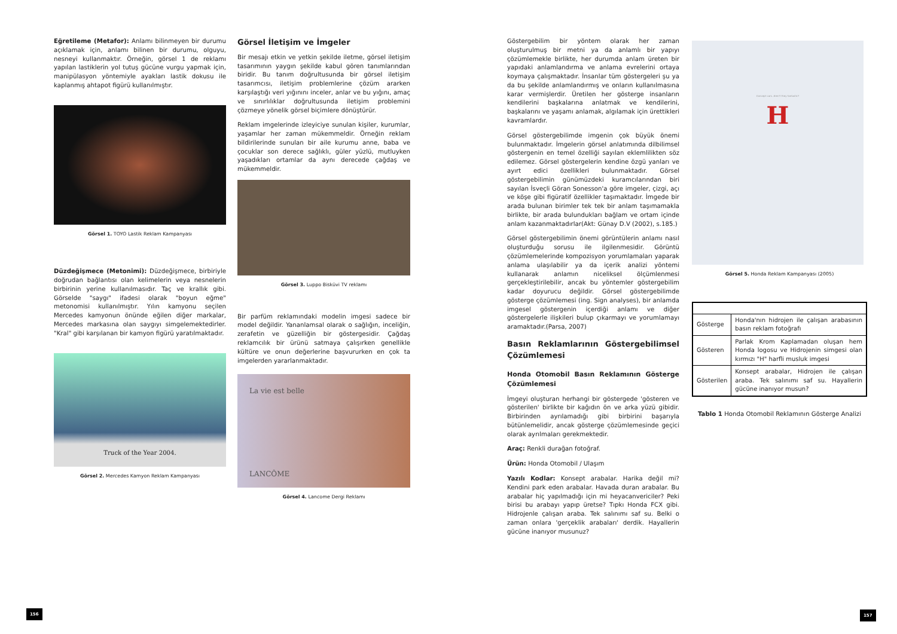Eğretileme (Metafor): Anlamı bilinmeyen bir durumu açıklamak için, anlamı bilinen bir durumu, olguyu, nesneyi kullanmaktır. Örneğin, görsel 1 de reklamı yapılan lastiklerin yol tutuş gücüne vurgu yapmak için, manipülasyon yöntemiyle ayakları lastik dokusu ile kaplanmış ahtapot figürü kullanılmıştır.
Görsel 1. TOYO Lastik Reklam Kampanyası
Düzdeğişmece (Metonimi): Düzdeğişmece, birbiriyle doğrudan bağlantısı olan kelimelerin veya nesnelerin birbirinin yerine kullanılmasıdır. Taç ve krallık gibi. Görselde "saygı" ifadesi olarak "boyun eğme" metonomisi kullanılmıştır. Yılın kamyonu seçilen Mercedes kamyonun önünde eğilen diğer markalar, Mercedes markasına olan saygıyı simgelemektedirler. "Kral" gibi karşılanan bir kamyon figürü yaratılmaktadır.
Truck of the Year 2004.
Görsel 2. Mercedes Kamyon Reklam Kampanyası
Görsel İletişim ve İmgeler
Bir mesajı etkin ve yetkin şekilde iletme, görsel iletişim tasarımının yaygın şekilde kabul gören tanımlarından biridir. Bu tanım doğrultusunda bir görsel iletişim tasarımcısı, iletişim problemlerine çözüm ararken karşılaştığı veri yığınını inceler, anlar ve bu yığını, amaç ve sınırlılıklar doğrultusunda iletişim problemini çözmeye yönelik görsel biçimlere dönüştürür.
Reklam imgelerinde izleyiciye sunulan kişiler, kurumlar, yaşamlar her zaman mükemmeldir. Örneğin reklam bildirilerinde sunulan bir aile kurumu anne, baba ve çocuklar son derece sağlıklı, güler yüzlü, mutluyken yaşadıkları ortamlar da aynı derecede çağdaş ve mükemmeldir.
Görsel 3. Luppo Bisküvi TV reklamı
Bir parfüm reklamındaki modelin imgesi sadece bir model değildir. Yananlamsal olarak o sağlığın, inceliğin, zerafetin ve güzelliğin bir göstergesidir. Çağdaş reklamcılık bir ürünü satmaya çalışırken genellikle kültüre ve onun değerlerine başvururken en çok ta imgelerden yararlanmaktadır.
La vie est belle
LANCÔME
Görsel 4. Lancome Dergi Reklamı
Göstergebilim bir yöntem olarak her zaman oluşturulmuş bir metni ya da anlamlı bir yapıyı çözümlemekle birlikte, her durumda anlam üreten bir yapıdaki anlamlandırma ve anlama evrelerini ortaya koymaya çalışmaktadır. İnsanlar tüm göstergeleri şu ya da bu şekilde anlamlandırmış ve onların kullanılmasına karar vermişlerdir. Üretilen her gösterge insanların kendilerini başkalarına anlatmak ve kendilerini, başkalarını ve yaşamı anlamak, algılamak için ürettikleri kavramlardır.
Görsel göstergebilimde imgenin çok büyük önemi bulunmaktadır. İmgelerin görsel anlatımında dilbilimsel göstergenin en temel özelliği sayılan eklemlilikten söz edilemez. Görsel göstergelerin kendine özgü yanları ve ayırt edici özellikleri bulunmaktadır. Görsel göstergebilimin günümüzdeki kuramcılarından biri sayılan İsveçli Göran Sonesson'a göre imgeler, çizgi, açı ve köşe gibi figüratif özellikler taşımaktadır. İmgede bir arada bulunan birimler tek tek bir anlam taşımamakla birlikte, bir arada bulundukları bağlam ve ortam içinde anlam kazanmaktadırlar(Akt: Günay D.V (2002), s.185.)
Görsel göstergebilimin önemi görüntülerin anlamı nasıl oluşturduğu sorusu ile ilgilenmesidir. Görüntü çözümlemelerinde kompozisyon yorumlamaları yaparak anlama ulaşılabilir ya da içerik analizi yöntemi kullanarak anlamın niceliksel ölçümlenmesi gerçekleştirilebilir, ancak bu yöntemler göstergebilim kadar doyurucu değildir. Görsel göstergebilimde gösterge çözümlemesi (ing. Sign analyses), bir anlamda imgesel göstergenin içerdiği anlamı ve diğer göstergelerle ilişkileri bulup çıkarmayı ve yorumlamayı aramaktadır.(Parsa, 2007)
Basın Reklamlarının Göstergebilimsel Çözümlemesi
Honda Otomobil Basın Reklamının Gösterge Çözümlemesi
İmgeyi oluşturan herhangi bir göstergede 'gösteren ve gösterilen' birlikte bir kağıdın ön ve arka yüzü gibidir. Birbirinden ayrılamadığı gibi birbirini başarıyla bütünlemelidir, ancak gösterge çözümlemesinde geçici olarak ayrılmaları gerekmektedir.
Araç: Renkli durağan fotoğraf.
Ürün: Honda Otomobil / Ulaşım
Yazılı Kodlar: Konsept arabalar. Harika değil mi? Kendini park eden arabalar. Havada duran arabalar. Bu arabalar hiç yapılmadığı için mi heyacanvericiler? Peki birisi bu arabayı yapıp üretse? Tıpkı Honda FCX gibi. Hidrojenle çalışan araba. Tek salınımı saf su. Belki o zaman onlara 'gerçeklik arabaları' derdik. Hayallerin gücüne inanıyor musunuz?
Concept cars. Aren't they fantastic?
H
Görsel 5. Honda Reklam Kampanyası (2005)
| Gösterge | Honda'nın hidrojen ile çalışan arabasının basın reklam fotoğrafı |
| Gösteren | Parlak Krom Kaplamadan oluşan hem Honda logosu ve Hidrojenin simgesi olan kırmızı "H" harfli musluk imgesi |
| Gösterilen | Konsept arabalar, Hidrojen ile çalışan araba. Tek salınımı saf su. Hayallerin gücüne inanıyor musun? |
Tablo 1 Honda Otomobil Reklamının Gösterge Analizi
156 157